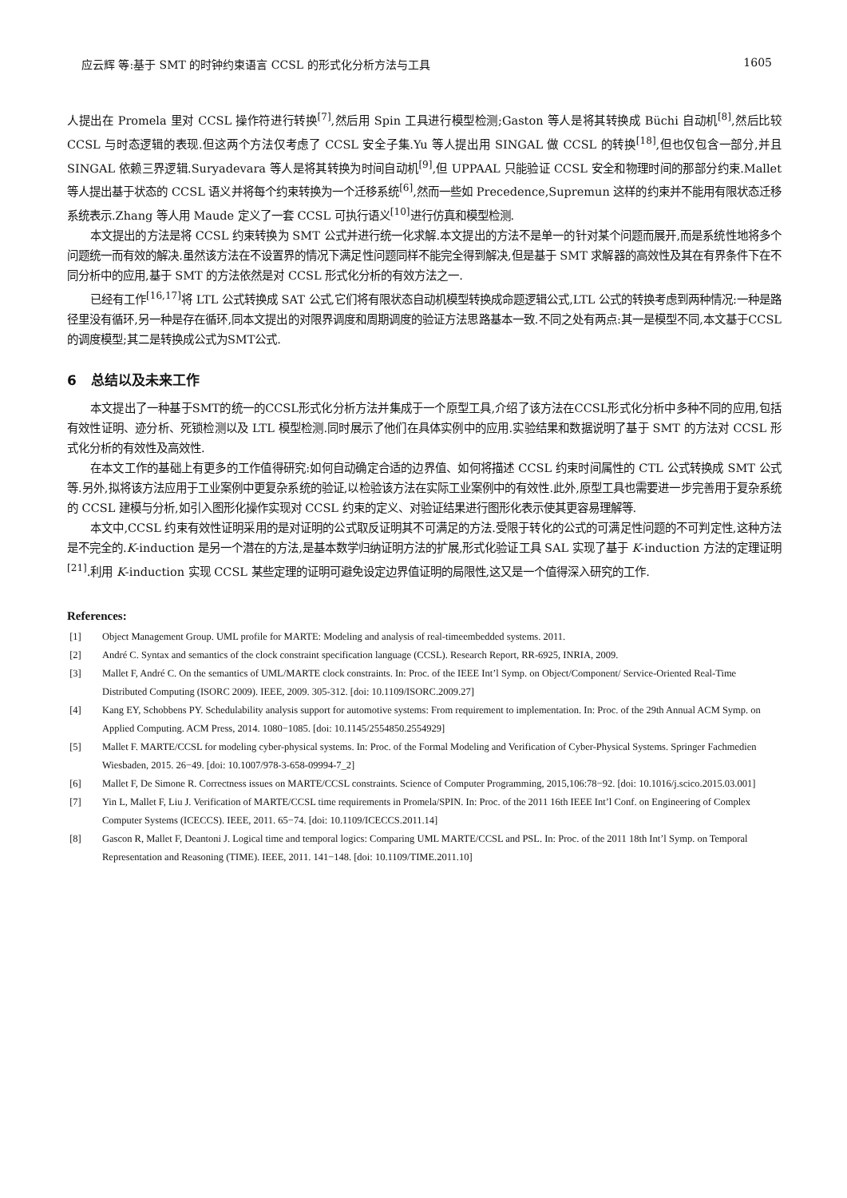应云辉 等:基于 SMT 的时钟约束语言 CCSL 的形式化分析方法与工具 1605
人提出在 Promela 里对 CCSL 操作符进行转换<sup>[7]</sup>,然后用 Spin 工具进行模型检测;Gaston 等人是将其转换成 Büchi 自动机<sup>[8]</sup>,然后比较 CCSL 与时态逻辑的表现.但这两个方法仅考虑了 CCSL 安全子集.Yu 等人提出用 SINGAL 做 CCSL 的转换<sup>[18]</sup>,但也仅包含一部分,并且 SINGAL 依赖三界逻辑.Suryadevara 等人是将其转换为时间自动机<sup>[9]</sup>,但 UPPAAL 只能验证 CCSL 安全和物理时间的那部分约束.Mallet 等人提出基于状态的 CCSL 语义并将每个约束转换为一个迁移系统<sup>[6]</sup>,然而一些如 Precedence,Supremun 这样的约束并不能用有限状态迁移系统表示.Zhang 等人用 Maude 定义了一套 CCSL 可执行语义<sup>[10]</sup>进行仿真和模型检测.
本文提出的方法是将 CCSL 约束转换为 SMT 公式并进行统一化求解.本文提出的方法不是单一的针对某个问题而展开,而是系统性地将多个问题统一而有效的解决.虽然该方法在不设置界的情况下满足性问题同样不能完全得到解决,但是基于 SMT 求解器的高效性及其在有界条件下在不同分析中的应用,基于 SMT 的方法依然是对 CCSL 形式化分析的有效方法之一.
已经有工作<sup>[16,17]</sup>将 LTL 公式转换成 SAT 公式,它们将有限状态自动机模型转换成命题逻辑公式,LTL 公式的转换考虑到两种情况:一种是路径里没有循环,另一种是存在循环,同本文提出的对限界调度和周期调度的验证方法思路基本一致.不同之处有两点:其一是模型不同,本文基于CCSL的调度模型;其二是转换成公式为SMT公式.
6 总结以及未来工作
本文提出了一种基于SMT的统一的CCSL形式化分析方法并集成于一个原型工具,介绍了该方法在CCSL形式化分析中多种不同的应用,包括有效性证明、迹分析、死锁检测以及 LTL 模型检测.同时展示了他们在具体实例中的应用.实验结果和数据说明了基于 SMT 的方法对 CCSL 形式化分析的有效性及高效性.
在本文工作的基础上有更多的工作值得研究:如何自动确定合适的边界值、如何将描述 CCSL 约束时间属性的 CTL 公式转换成 SMT 公式等.另外,拟将该方法应用于工业案例中更复杂系统的验证,以检验该方法在实际工业案例中的有效性.此外,原型工具也需要进一步完善用于复杂系统的 CCSL 建模与分析,如引入图形化操作实现对 CCSL 约束的定义、对验证结果进行图形化表示使其更容易理解等.
本文中,CCSL 约束有效性证明采用的是对证明的公式取反证明其不可满足的方法.受限于转化的公式的可满足性问题的不可判定性,这种方法是不完全的.K-induction 是另一个潜在的方法,是基本数学归纳证明方法的扩展,形式化验证工具 SAL 实现了基于 K-induction 方法的定理证明<sup>[21]</sup>.利用 K-induction 实现 CCSL 某些定理的证明可避免设定边界值证明的局限性,这又是一个值得深入研究的工作.
References:
[1] Object Management Group. UML profile for MARTE: Modeling and analysis of real-timeembedded systems. 2011.
[2] André C. Syntax and semantics of the clock constraint specification language (CCSL). Research Report, RR-6925, INRIA, 2009.
[3] Mallet F, André C. On the semantics of UML/MARTE clock constraints. In: Proc. of the IEEE Int’l Symp. on Object/Component/ Service-Oriented Real-Time Distributed Computing (ISORC 2009). IEEE, 2009. 305-312. [doi: 10.1109/ISORC.2009.27]
[4] Kang EY, Schobbens PY. Schedulability analysis support for automotive systems: From requirement to implementation. In: Proc. of the 29th Annual ACM Symp. on Applied Computing. ACM Press, 2014. 1080−1085. [doi: 10.1145/2554850.2554929]
[5] Mallet F. MARTE/CCSL for modeling cyber-physical systems. In: Proc. of the Formal Modeling and Verification of Cyber-Physical Systems. Springer Fachmedien Wiesbaden, 2015. 26−49. [doi: 10.1007/978-3-658-09994-7_2]
[6] Mallet F, De Simone R. Correctness issues on MARTE/CCSL constraints. Science of Computer Programming, 2015,106:78−92. [doi: 10.1016/j.scico.2015.03.001]
[7] Yin L, Mallet F, Liu J. Verification of MARTE/CCSL time requirements in Promela/SPIN. In: Proc. of the 2011 16th IEEE Int’l Conf. on Engineering of Complex Computer Systems (ICECCS). IEEE, 2011. 65−74. [doi: 10.1109/ICECCS.2011.14]
[8] Gascon R, Mallet F, Deantoni J. Logical time and temporal logics: Comparing UML MARTE/CCSL and PSL. In: Proc. of the 2011 18th Int’l Symp. on Temporal Representation and Reasoning (TIME). IEEE, 2011. 141−148. [doi: 10.1109/TIME.2011.10]